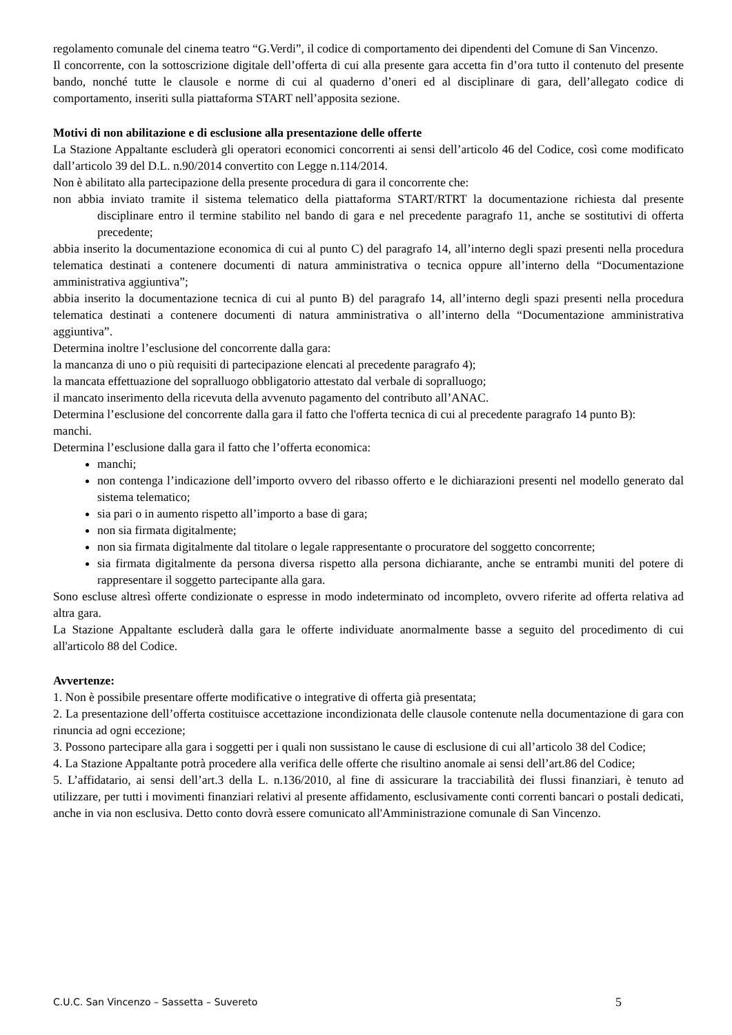regolamento comunale del cinema teatro “G.Verdi”, il codice di comportamento dei dipendenti del Comune di San Vincenzo.
Il concorrente, con la sottoscrizione digitale dell’offerta di cui alla presente gara accetta fin d’ora tutto il contenuto del presente bando, nonché tutte le clausole e norme di cui al quaderno d’oneri ed al disciplinare di gara, dell’allegato codice di comportamento, inseriti sulla piattaforma START nell’apposita sezione.
Motivi di non abilitazione e di esclusione alla presentazione delle offerte
La Stazione Appaltante escluderà gli operatori economici concorrenti ai sensi dell’articolo 46 del Codice, così come modificato dall’articolo 39 del D.L. n.90/2014 convertito con Legge n.114/2014.
Non è abilitato alla partecipazione della presente procedura di gara il concorrente che:
non abbia inviato tramite il sistema telematico della piattaforma START/RTRT la documentazione richiesta dal presente disciplinare entro il termine stabilito nel bando di gara e nel precedente paragrafo 11, anche se sostitutivi di offerta precedente;
abbia inserito la documentazione economica di cui al punto C) del paragrafo 14, all’interno degli spazi presenti nella procedura telematica destinati a contenere documenti di natura amministrativa o tecnica oppure all’interno della “Documentazione amministrativa aggiuntiva”;
abbia inserito la documentazione tecnica di cui al punto B) del paragrafo 14, all’interno degli spazi presenti nella procedura telematica destinati a contenere documenti di natura amministrativa o all’interno della “Documentazione amministrativa aggiuntiva”.
Determina inoltre l’esclusione del concorrente dalla gara:
la mancanza di uno o più requisiti di partecipazione elencati al precedente paragrafo 4);
la mancata effettuazione del sopralluogo obbligatorio attestato dal verbale di sopralluogo;
il mancato inserimento della ricevuta della avvenuto pagamento del contributo all’ANAC.
Determina l’esclusione del concorrente dalla gara il fatto che l'offerta tecnica di cui al precedente paragrafo 14 punto B):
manchi.
Determina l’esclusione dalla gara il fatto che l’offerta economica:
manchi;
non contenga l’indicazione dell’importo ovvero del ribasso offerto e le dichiarazioni presenti nel modello generato dal sistema telematico;
sia pari o in aumento rispetto all’importo a base di gara;
non sia firmata digitalmente;
non sia firmata digitalmente dal titolare o legale rappresentante o procuratore del soggetto concorrente;
sia firmata digitalmente da persona diversa rispetto alla persona dichiarante, anche se entrambi muniti del potere di rappresentare il soggetto partecipante alla gara.
Sono escluse altresì offerte condizionate o espresse in modo indeterminato od incompleto, ovvero riferite ad offerta relativa ad altra gara.
La Stazione Appaltante escluderà dalla gara le offerte individuate anormalmente basse a seguito del procedimento di cui all'articolo 88 del Codice.
Avvertenze:
1. Non è possibile presentare offerte modificative o integrative di offerta già presentata;
2. La presentazione dell’offerta costituisce accettazione incondizionata delle clausole contenute nella documentazione di gara con rinuncia ad ogni eccezione;
3. Possono partecipare alla gara i soggetti per i quali non sussistano le cause di esclusione di cui all’articolo 38 del Codice;
4. La Stazione Appaltante potrà procedere alla verifica delle offerte che risultino anomale ai sensi dell’art.86 del Codice;
5. L’affidatario, ai sensi dell’art.3 della L. n.136/2010, al fine di assicurare la tracciabilità dei flussi finanziari, è tenuto ad utilizzare, per tutti i movimenti finanziari relativi al presente affidamento, esclusivamente conti correnti bancari o postali dedicati, anche in via non esclusiva. Detto conto dovrà essere comunicato all'Amministrazione comunale di San Vincenzo.
C.U.C. San Vincenzo – Sassetta – Suvereto 5